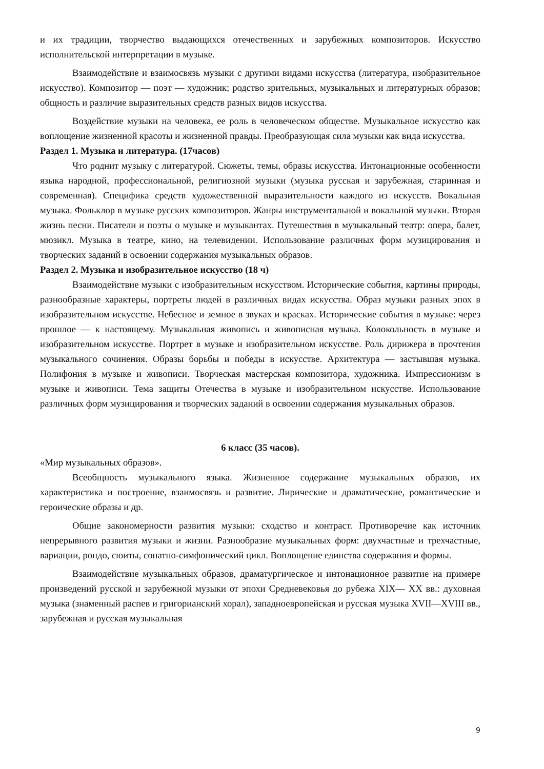и их традиции, творчество выдающихся отечественных и зарубежных композиторов. Искусство исполнительской интерпретации в музыке.
Взаимодействие и взаимосвязь музыки с другими видами искусства (литература, изобразительное искусство). Композитор — поэт — художник; родство зрительных, музыкальных и литературных образов; общность и различие выразительных средств разных видов искусства.
Воздействие музыки на человека, ее роль в человеческом обществе. Музыкальное искусство как воплощение жизненной красоты и жизненной правды. Преобразующая сила музыки как вида искусства.
Раздел 1. Музыка и литература. (17часов)
Что роднит музыку с литературой. Сюжеты, темы, образы искусства. Интонационные особенности языка народной, профессиональной, религиозной музыки (музыка русская и зарубежная, старинная и современная). Специфика средств художественной выразительности каждого из искусств. Вокальная музыка. Фольклор в музыке русских композиторов. Жанры инструментальной и вокальной музыки. Вторая жизнь песни. Писатели и поэты о музыке и музыкантах. Путешествия в музыкальный театр: опера, балет, мюзикл. Музыка в театре, кино, на телевидении. Использование различных форм музицирования и творческих заданий в освоении содержания музыкальных образов.
Раздел 2. Музыка и изобразительное искусство (18 ч)
Взаимодействие музыки с изобразительным искусством. Исторические события, картины природы, разнообразные характеры, портреты людей в различных видах искусства. Образ музыки разных эпох в изобразительном искусстве. Небесное и земное в звуках и красках. Исторические события в музыке: через прошлое — к настоящему. Музыкальная живопись и живописная музыка. Колокольность в музыке и изобразительном искусстве. Портрет в музыке и изобразительном искусстве. Роль дирижера в прочтения музыкального сочинения. Образы борьбы и победы в искусстве. Архитектура — застывшая музыка. Полифония в музыке и живописи. Творческая мастерская композитора, художника. Импрессионизм в музыке и живописи. Тема защиты Отечества в музыке и изобразительном искусстве. Использование различных форм музицирования и творческих заданий в освоении содержания музыкальных образов.
6 класс (35 часов).
«Мир музыкальных образов».
Всеобщность музыкального языка. Жизненное содержание музыкальных образов, их характеристика и построение, взаимосвязь и развитие. Лирические и драматические, романтические и героические образы и др.
Общие закономерности развития музыки: сходство и контраст. Противоречие как источник непрерывного развития музыки и жизни. Разнообразие музыкальных форм: двухчастные и трехчастные, вариации, рондо, сюиты, сонатно-симфонический цикл. Воплощение единства содержания и формы.
Взаимодействие музыкальных образов, драматургическое и интонационное развитие на примере произведений русской и зарубежной музыки от эпохи Средневековья до рубежа XIX— XX вв.: духовная музыка (знаменный распев и григорианский хорал), западноевропейская и русская музыка XVII—XVIII вв., зарубежная и русская музыкальная
9